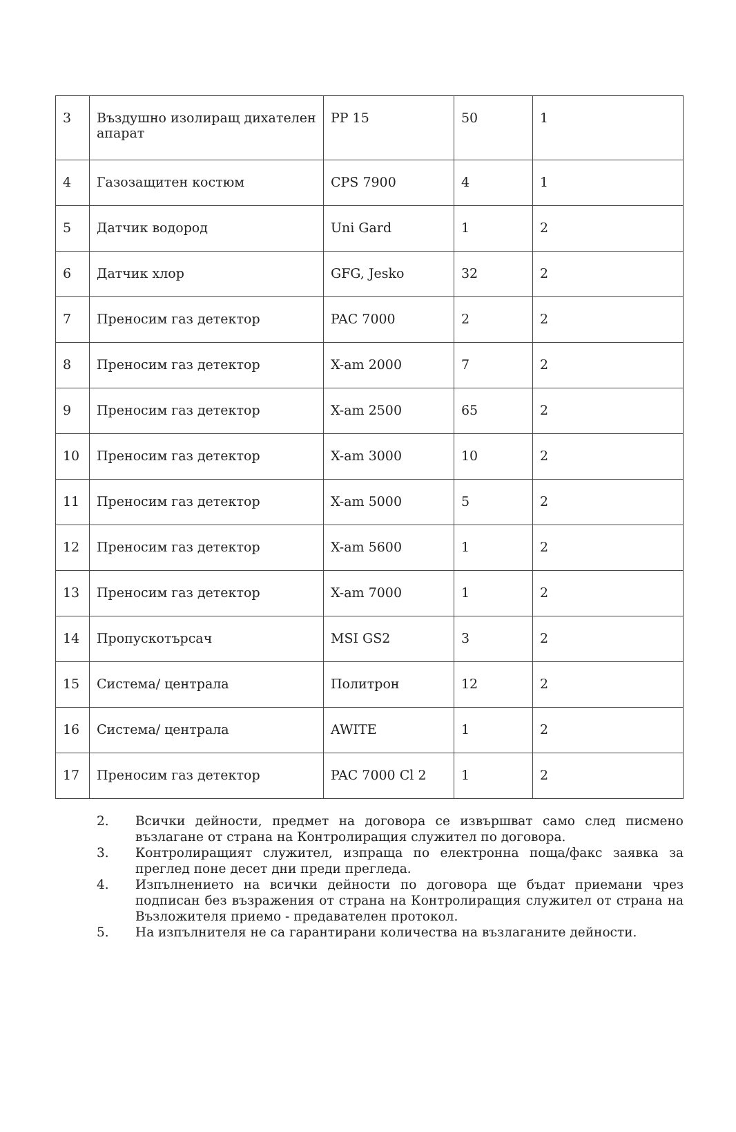| 3 | Въздушно изолиращ дихателен апарат | PP 15 | 50 | 1 |
| 4 | Газозащитен костюм | CPS 7900 | 4 | 1 |
| 5 | Датчик водород | Uni Gard | 1 | 2 |
| 6 | Датчик хлор | GFG, Jesko | 32 | 2 |
| 7 | Преносим газ детектор | PAC 7000 | 2 | 2 |
| 8 | Преносим газ детектор | X-am 2000 | 7 | 2 |
| 9 | Преносим газ детектор | X-am 2500 | 65 | 2 |
| 10 | Преносим газ детектор | X-am 3000 | 10 | 2 |
| 11 | Преносим газ детектор | X-am 5000 | 5 | 2 |
| 12 | Преносим газ детектор | X-am 5600 | 1 | 2 |
| 13 | Преносим газ детектор | X-am 7000 | 1 | 2 |
| 14 | Пропускотърсач | MSI GS2 | 3 | 2 |
| 15 | Система/ централа | Политрон | 12 | 2 |
| 16 | Система/ централа | AWITE | 1 | 2 |
| 17 | Преносим газ детектор | PAC 7000 Cl 2 | 1 | 2 |
2. Всички дейности, предмет на договора се извършват само след писмено възлагане от страна на Контролиращия служител по договора.
3. Контролиращият служител, изпраща по електронна поща/факс заявка за преглед поне десет дни преди прегледа.
4. Изпълнението на всички дейности по договора ще бъдат приемани чрез подписан без възражения от страна на Контролиращия служител от страна на Възложителя приемо - предавателен протокол.
5. На изпълнителя не са гарантирани количества на възлаганите дейности.